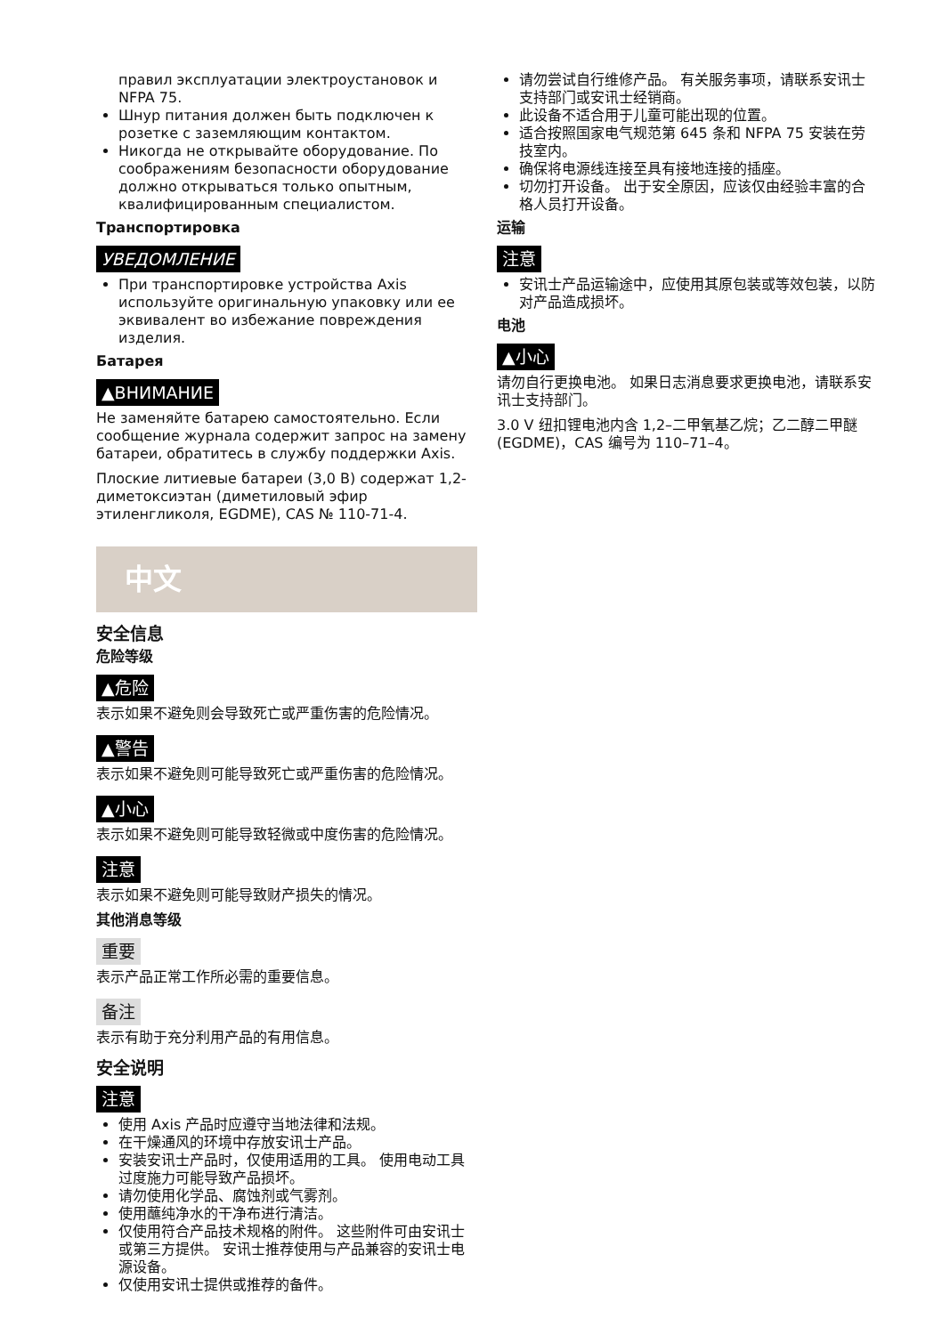правил эксплуатации электроустановок и NFPA 75.
Шнур питания должен быть подключен к розетке с заземляющим контактом.
Никогда не открывайте оборудование. По соображениям безопасности оборудование должно открываться только опытным, квалифицированным специалистом.
Транспортировка
УВЕДОМЛЕНИЕ
При транспортировке устройства Axis используйте оригинальную упаковку или ее эквивалент во избежание повреждения изделия.
Батарея
▲ВНИМАНИЕ
Не заменяйте батарею самостоятельно. Если сообщение журнала содержит запрос на замену батареи, обратитесь в службу поддержки Axis.
Плоские литиевые батареи (3,0 В) содержат 1,2-диметоксиэтан (диметиловый эфир этиленгликоля, EGDME), CAS № 110-71-4.
中文
安全信息
危险等级
▲危险
表示如果不避免则会导致死亡或严重伤害的危险情况。
▲警告
表示如果不避免则可能导致死亡或严重伤害的危险情况。
▲小心
表示如果不避免则可能导致轻微或中度伤害的危险情况。
注意
表示如果不避免则可能导致财产损失的情况。
其他消息等级
重要
表示产品正常工作所必需的重要信息。
备注
表示有助于充分利用产品的有用信息。
安全说明
注意
使用 Axis 产品时应遵守当地法律和法规。
在干燥通风的环境中存放安讯士产品。
安装安讯士产品时，仅使用适用的工具。 使用电动工具过度施力可能导致产品损坏。
请勿使用化学品、腐蚀剂或气雾剂。
使用蘸纯净水的干净布进行清洁。
仅使用符合产品技术规格的附件。 这些附件可由安讯士或第三方提供。 安讯士推荐使用与产品兼容的安讯士电源设备。
仅使用安讯士提供或推荐的备件。
请勿尝试自行维修产品。 有关服务事项，请联系安讯士支持部门或安讯士经销商。
此设备不适合用于儿童可能出现的位置。
适合按照国家电气规范第 645 条和 NFPA 75 安装在劳技室内。
确保将电源线连接至具有接地连接的插座。
切勿打开设备。 出于安全原因，应该仅由经验丰富的合格人员打开设备。
运输
注意
安讯士产品运输途中，应使用其原包装或等效包装，以防对产品造成损坏。
电池
▲小心
请勿自行更换电池。 如果日志消息要求更换电池，请联系安讯士支持部门。
3.0 V 纽扣锂电池内含 1,2–二甲氧基乙烷；乙二醇二甲醚 (EGDME)，CAS 编号为 110–71–4。